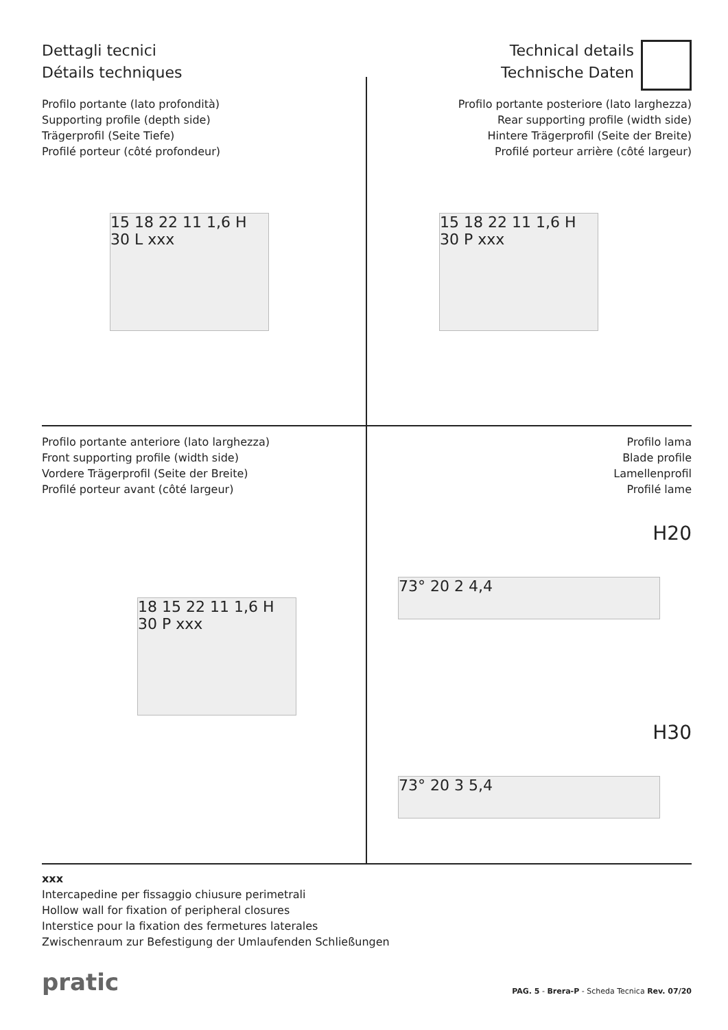Dettagli tecnici
Détails techniques
Technical details
Technische Daten
Profilo portante (lato profondità)
Supporting profile (depth side)
Trägerprofil (Seite Tiefe)
Profilé porteur (côté profondeur)
Profilo portante posteriore (lato larghezza)
Rear supporting profile (width side)
Hintere Trägerprofil (Seite der Breite)
Profilé porteur arrière (côté largeur)
15 18 22 11 1,6 H 30 L xxx
15 18 22 11 1,6 H 30 P xxx
Profilo portante anteriore (lato larghezza)
Front supporting profile (width side)
Vordere Trägerprofil (Seite der Breite)
Profilé porteur avant (côté largeur)
Profilo lama
Blade profile
Lamellenprofil
Profilé lame
18 15 22 11 1,6 H 30 P xxx
H20
73° 20 2 4,4
H30
73° 20 3 5,4
xxx
Intercapedine per fissaggio chiusure perimetrali
Hollow wall for fixation of peripheral closures
Interstice pour la fixation des fermetures laterales
Zwischenraum zur Befestigung der Umlaufenden Schließungen
pratic
PAG. 5 - Brera-P - Scheda Tecnica Rev. 07/20